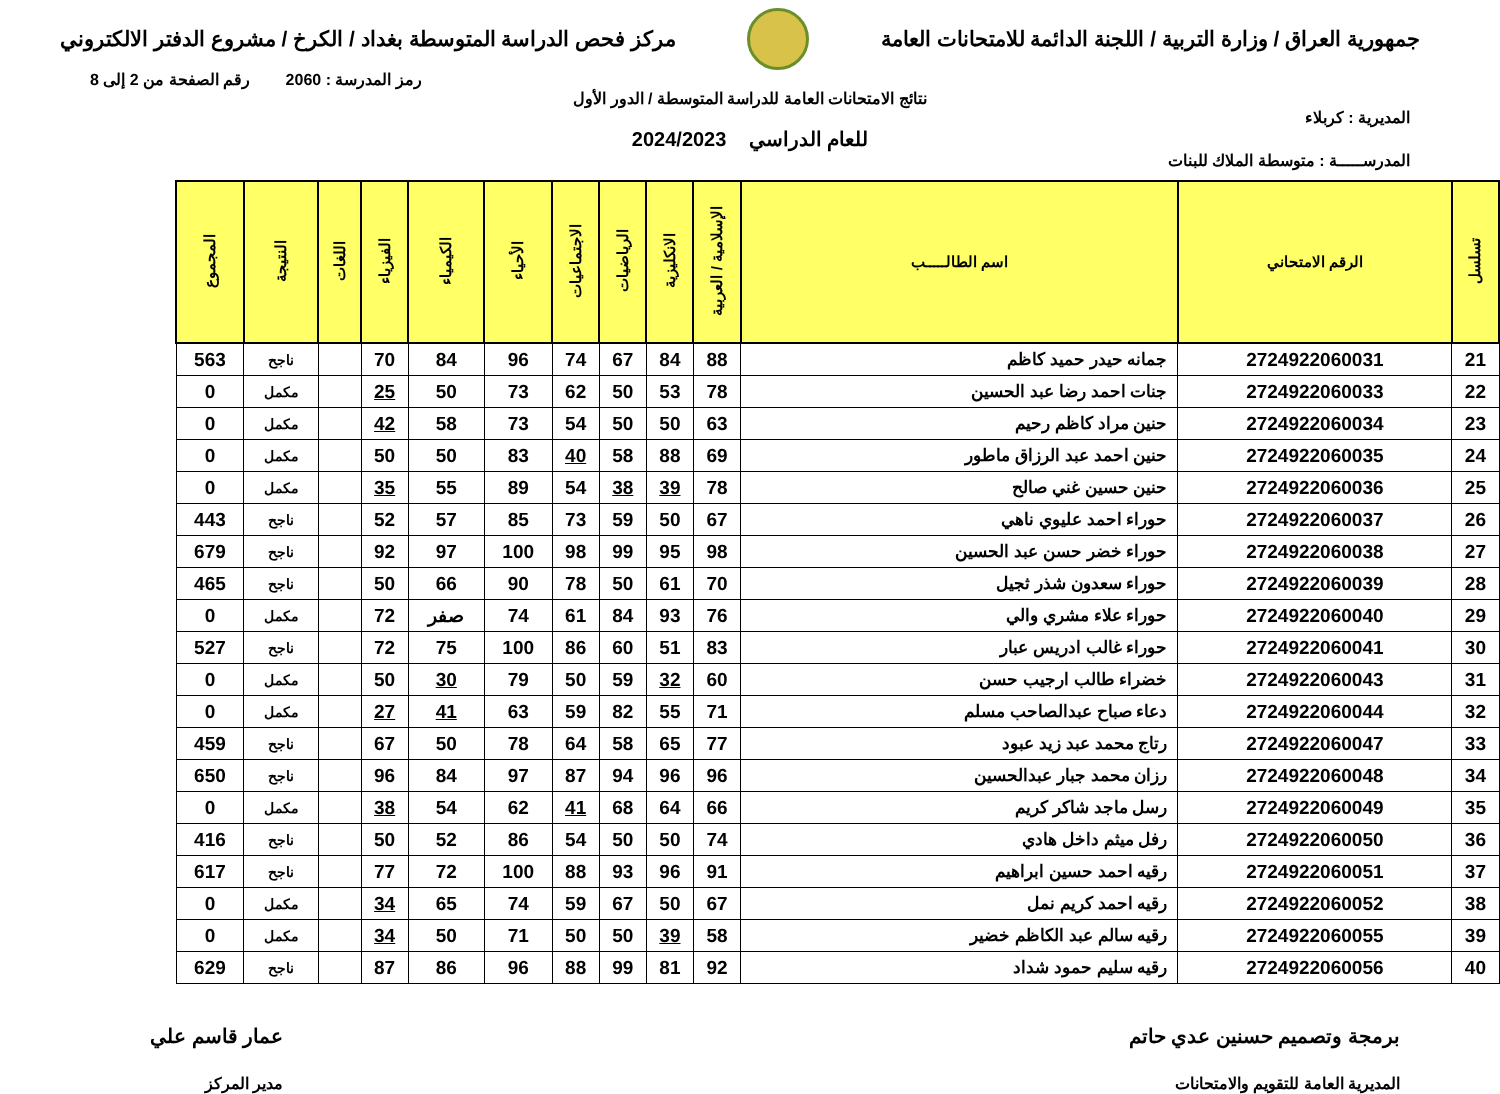جمهورية العراق / وزارة التربية / اللجنة الدائمة للامتحانات العامة
مركز فحص الدراسة المتوسطة بغداد / الكرخ / مشروع الدفتر الالكتروني
رمز المدرسة : 2060 رقم الصفحة من 2 إلى 8
نتائج الامتحانات العامة للدراسة المتوسطة / الدور الأول
المديرية : كربلاء
للعام الدراسي 2024/2023
المدرســـــة : متوسطة الملاك للبنات
| تسلسل | الرقم الامتحاني | اسم الطالـــــب | الإسلامية / العربية | الانكليزية | الرياضيات | الاجتماعيات | الأحياء | الكيمياء | الفيزياء | اللغات | النتيجة | المجموع |
| --- | --- | --- | --- | --- | --- | --- | --- | --- | --- | --- | --- | --- |
| 21 | 2724922060031 | جمانه حيدر حميد كاظم | 88 | 84 | 67 | 74 | 96 | 84 | 70 | | ناجح | 563 |
| 22 | 2724922060033 | جنات احمد رضا عبد الحسين | 78 | 53 | 50 | 62 | 73 | 50 | 25 | | مكمل | 0 |
| 23 | 2724922060034 | حنين مراد كاظم رحيم | 63 | 50 | 50 | 54 | 73 | 58 | 42 | | مكمل | 0 |
| 24 | 2724922060035 | حنين احمد عبد الرزاق ماطور | 69 | 88 | 58 | 40 | 83 | 50 | 50 | | مكمل | 0 |
| 25 | 2724922060036 | حنين حسين غني صالح | 78 | 39 | 38 | 54 | 89 | 55 | 35 | | مكمل | 0 |
| 26 | 2724922060037 | حوراء احمد عليوي ناهي | 67 | 50 | 59 | 73 | 85 | 57 | 52 | | ناجح | 443 |
| 27 | 2724922060038 | حوراء خضر حسن عبد الحسين | 98 | 95 | 99 | 98 | 100 | 97 | 92 | | ناجح | 679 |
| 28 | 2724922060039 | حوراء سعدون شذر ثجيل | 70 | 61 | 50 | 78 | 90 | 66 | 50 | | ناجح | 465 |
| 29 | 2724922060040 | حوراء علاء مشري والي | 76 | 93 | 84 | 61 | 74 | صفر | 72 | | مكمل | 0 |
| 30 | 2724922060041 | حوراء غالب ادريس عبار | 83 | 51 | 60 | 86 | 100 | 75 | 72 | | ناجح | 527 |
| 31 | 2724922060043 | خضراء طالب ارجيب حسن | 60 | 32 | 59 | 50 | 79 | 30 | 50 | | مكمل | 0 |
| 32 | 2724922060044 | دعاء صباح عبدالصاحب مسلم | 71 | 55 | 82 | 59 | 63 | 41 | 27 | | مكمل | 0 |
| 33 | 2724922060047 | رتاج محمد عبد زيد عبود | 77 | 65 | 58 | 64 | 78 | 50 | 67 | | ناجح | 459 |
| 34 | 2724922060048 | رزان محمد جبار عبدالحسين | 96 | 96 | 94 | 87 | 97 | 84 | 96 | | ناجح | 650 |
| 35 | 2724922060049 | رسل ماجد شاكر كريم | 66 | 64 | 68 | 41 | 62 | 54 | 38 | | مكمل | 0 |
| 36 | 2724922060050 | رفل ميثم داخل هادي | 74 | 50 | 50 | 54 | 86 | 52 | 50 | | ناجح | 416 |
| 37 | 2724922060051 | رقيه احمد حسين ابراهيم | 91 | 96 | 93 | 88 | 100 | 72 | 77 | | ناجح | 617 |
| 38 | 2724922060052 | رقيه احمد كريم نمل | 67 | 50 | 67 | 59 | 74 | 65 | 34 | | مكمل | 0 |
| 39 | 2724922060055 | رقيه سالم عبد الكاظم خضير | 58 | 39 | 50 | 50 | 71 | 50 | 34 | | مكمل | 0 |
| 40 | 2724922060056 | رقيه سليم حمود شداد | 92 | 81 | 99 | 88 | 96 | 86 | 87 | | ناجح | 629 |
برمجة وتصميم حسنين عدي حاتم
المديرية العامة للتقويم والامتحانات
عمار قاسم علي
مدير المركز